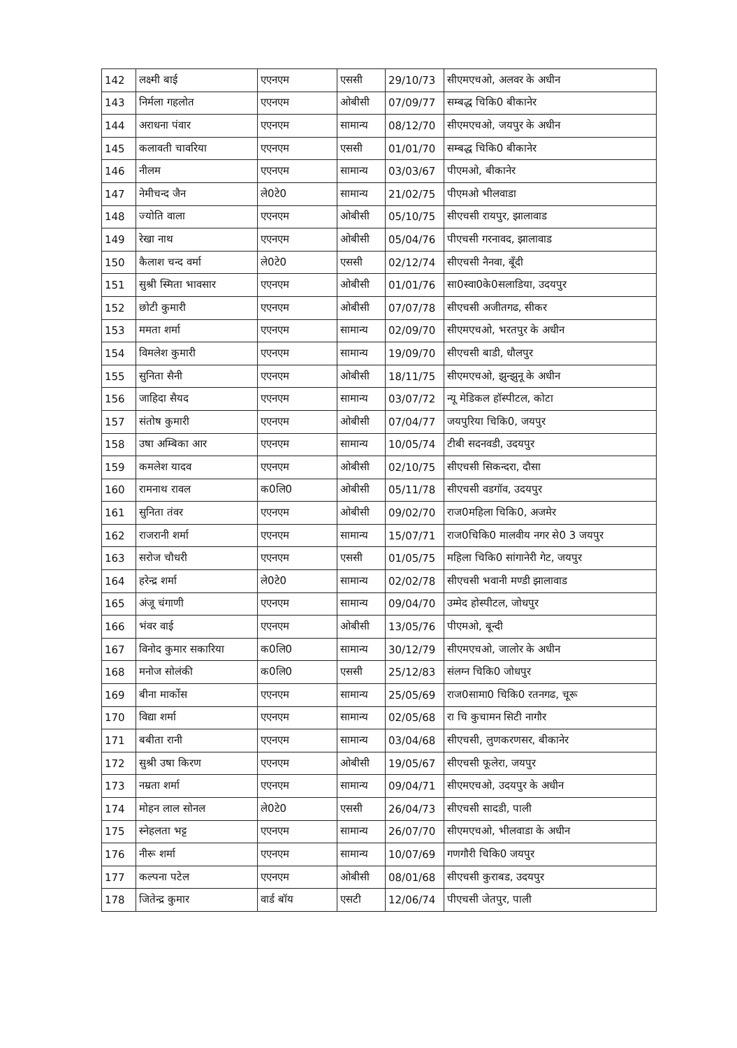| 142 | लक्ष्मी बाई | एएनएम | एससी | 29/10/73 | सीएमएचओ, अलवर के अधीन |
| 143 | निर्मला गहलोत | एएनएम | ओबीसी | 07/09/77 | सम्बद्ध चिकि0 बीकानेर |
| 144 | अराधना पंवार | एएनएम | सामान्य | 08/12/70 | सीएमएचओ, जयपुर के अधीन |
| 145 | कलावती चावरिया | एएनएम | एससी | 01/01/70 | सम्बद्ध चिकि0 बीकानेर |
| 146 | नीलम | एएनएम | सामान्य | 03/03/67 | पीएमओ, बीकानेर |
| 147 | नेमीचन्द जैन | ले0टे0 | सामान्य | 21/02/75 | पीएमओ भीलवाडा |
| 148 | ज्योति वाला | एएनएम | ओबीसी | 05/10/75 | सीएचसी रायपुर, झालावाड |
| 149 | रेखा नाथ | एएनएम | ओबीसी | 05/04/76 | पीएचसी गरनावद, झालावाड |
| 150 | कैलाश चन्द वर्मा | ले0टे0 | एससी | 02/12/74 | सीएचसी नैनवा, बूँदी |
| 151 | सुश्री स्मिता भावसार | एएनएम | ओबीसी | 01/01/76 | सा0स्वा0के0सलाडिया, उदयपुर |
| 152 | छोटी कुमारी | एएनएम | ओबीसी | 07/07/78 | सीएचसी अजीतगढ, सीकर |
| 153 | ममता शर्मा | एएनएम | सामान्य | 02/09/70 | सीएमएचओ, भरतपुर के अधीन |
| 154 | विमलेश कुमारी | एएनएम | सामान्य | 19/09/70 | सीएचसी बाडी, धौलपुर |
| 155 | सुनिता सैनी | एएनएम | ओबीसी | 18/11/75 | सीएमएचओ, झुन्झुनू के अधीन |
| 156 | जाहिदा सैयद | एएनएम | सामान्य | 03/07/72 | न्यू मेडिकल हॉस्पीटल, कोटा |
| 157 | संतोष कुमारी | एएनएम | ओबीसी | 07/04/77 | जयपुरिया चिकि0, जयपुर |
| 158 | उषा अम्बिका आर | एएनएम | सामान्य | 10/05/74 | टीबी सदनवडी, उदयपुर |
| 159 | कमलेश यादव | एएनएम | ओबीसी | 02/10/75 | सीएचसी सिकन्दरा, दौसा |
| 160 | रामनाथ रावल | क0लि0 | ओबीसी | 05/11/78 | सीएचसी वडगॉव, उदयपुर |
| 161 | सुनिता तंवर | एएनएम | ओबीसी | 09/02/70 | राज0महिला चिकि0, अजमेर |
| 162 | राजरानी शर्मा | एएनएम | सामान्य | 15/07/71 | राज0चिकि0 मालवीय नगर से0 3 जयपुर |
| 163 | सरोज चौधरी | एएनएम | एससी | 01/05/75 | महिला चिकि0 सांगानेरी गेट, जयपुर |
| 164 | हरेन्द्र शर्मा | ले0टे0 | सामान्य | 02/02/78 | सीएचसी भवानी मण्डी झालावाड |
| 165 | अंजू चंगाणी | एएनएम | सामान्य | 09/04/70 | उम्मेद होस्पीटल, जोधपुर |
| 166 | भंवर वाई | एएनएम | ओबीसी | 13/05/76 | पीएमओ, बून्दी |
| 167 | विनोद कुमार सकारिया | क0लि0 | सामान्य | 30/12/79 | सीएमएचओ, जालोर के अधीन |
| 168 | मनोज सोलंकी | क0लि0 | एससी | 25/12/83 | संलग्न चिकि0 जोधपुर |
| 169 | बीना मार्कोस | एएनएम | सामान्य | 25/05/69 | राज0सामा0 चिकि0 रतनगढ, चूरू |
| 170 | विद्या शर्मा | एएनएम | सामान्य | 02/05/68 | रा चि कुचामन सिटी नागौर |
| 171 | बबीता रानी | एएनएम | सामान्य | 03/04/68 | सीएचसी, लुणकरणसर, बीकानेर |
| 172 | सुश्री उषा किरण | एएनएम | ओबीसी | 19/05/67 | सीएचसी फूलेरा, जयपुर |
| 173 | नम्रता शर्मा | एएनएम | सामान्य | 09/04/71 | सीएमएचओ, उदयपुर के अधीन |
| 174 | मोहन लाल सोनल | ले0टे0 | एससी | 26/04/73 | सीएचसी सादडी, पाली |
| 175 | स्नेहलता भट्ट | एएनएम | सामान्य | 26/07/70 | सीएमएचओ, भीलवाडा के अधीन |
| 176 | नीरू शर्मा | एएनएम | सामान्य | 10/07/69 | गणगौरी चिकि0 जयपुर |
| 177 | कल्पना पटेल | एएनएम | ओबीसी | 08/01/68 | सीएचसी कुराबड, उदयपुर |
| 178 | जितेन्द्र कुमार | वार्ड बॉय | एसटी | 12/06/74 | पीएचसी जेतपुर, पाली |